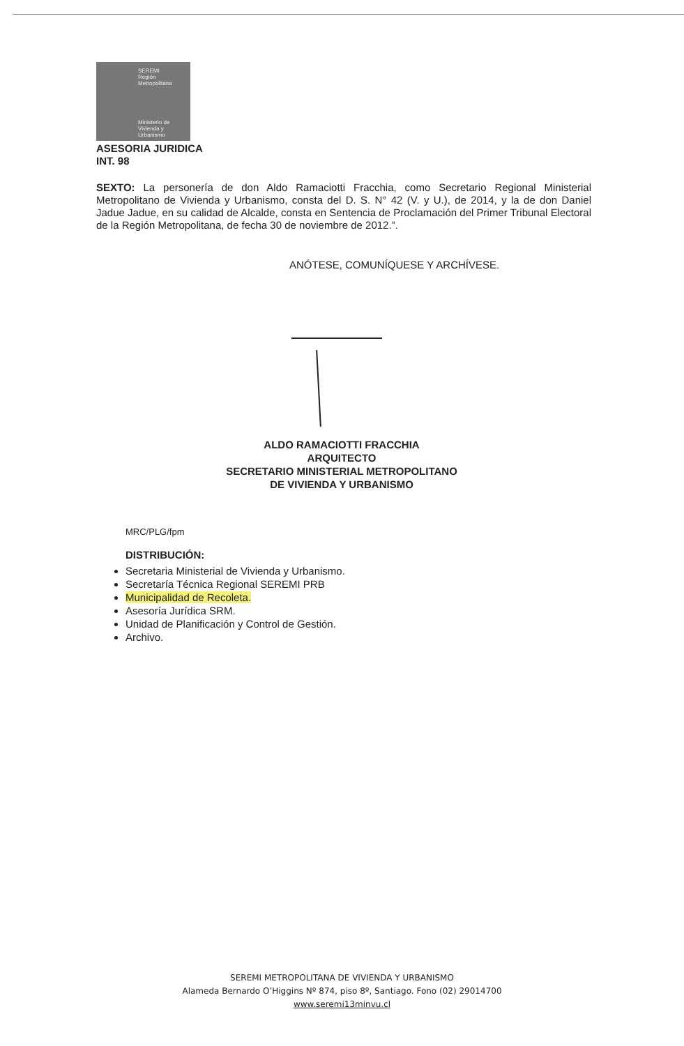SEREMI
Región Metropolitana
Ministerio de
Vivienda y
Urbanismo
ASESORIA JURIDICA
INT. 98
SEXTO: La personería de don Aldo Ramaciotti Fracchia, como Secretario Regional Ministerial Metropolitano de Vivienda y Urbanismo, consta del D. S. N° 42 (V. y U.), de 2014, y la de don Daniel Jadue Jadue, en su calidad de Alcalde, consta en Sentencia de Proclamación del Primer Tribunal Electoral de la Región Metropolitana, de fecha 30 de noviembre de 2012.”.
ANÓTESE, COMUNÍQUESE Y ARCHÍVESE.
ALDO RAMACIOTTI FRACCHIA
ARQUITECTO
SECRETARIO MINISTERIAL METROPOLITANO
DE VIVIENDA Y URBANISMO
MRC/PLG/fpm
DISTRIBUCIÓN:
Secretaria Ministerial de Vivienda y Urbanismo.
Secretaría Técnica Regional SEREMI PRB
Municipalidad de Recoleta.
Asesoría Jurídica SRM.
Unidad de Planificación y Control de Gestión.
Archivo.
SEREMI METROPOLITANA DE VIVIENDA Y URBANISMO
Alameda Bernardo O’Higgins Nº 874, piso 8º, Santiago. Fono (02) 29014700
www.seremi13minvu.cl